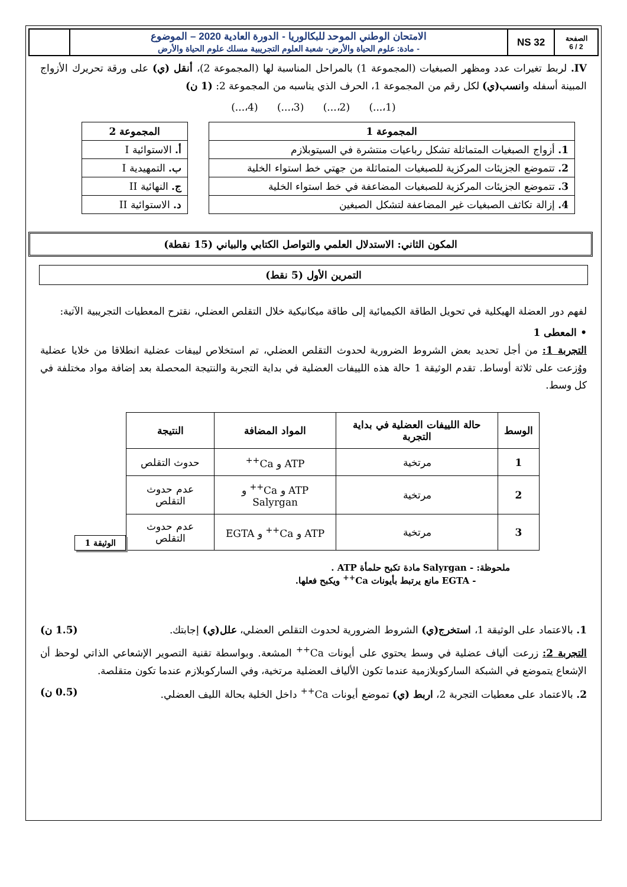| الصفحة 2 / 6 | NS 32 | الامتحان الوطني الموحد للبكالوريا - الدورة العادية 2020 – الموضوع - مادة: علوم الحياة والأرض- شعبة العلوم التجريبية مسلك علوم الحياة والأرض | |
IV. لربط تغيرات عدد ومظهر الصبغيات (المجموعة 1) بالمراحل المناسبة لها (المجموعة 2)، أنقل (ي) على ورقة تحريرك الأزواج المبينة أسفله وانسب(ي) لكل رقم من المجموعة 1، الحرف الذي يناسبه من المجموعة 2: (1 ن)
(1،...) (2،...) (3،...) (4،...)
| المجموعة 1 |
| --- |
| 1. أزواج الصبغيات المتماثلة تشكل رباعيات منتشرة في السيتوبلازم |
| 2. تتموضع الجزيئات المركزية للصبغيات المتماثلة من جهتي خط استواء الخلية |
| 3. تتموضع الجزيئات المركزية للصبغيات المضاعفة في خط استواء الخلية |
| 4. إزالة تكاثف الصبغيات غير المضاعفة لتشكل الصبغين |
| المجموعة 2 |
| --- |
| أ. الاستوائية I |
| ب. التمهيدية I |
| ج. النهائية II |
| د. الاستوائية II |
المكون الثاني: الاستدلال العلمي والتواصل الكتابي والبياني (15 نقطة)
التمرين الأول (5 نقط)
لفهم دور العضلة الهيكلية في تحويل الطاقة الكيميائية إلى طاقة ميكانيكية خلال التقلص العضلي، نقترح المعطيات التجريبية الآتية:
• المعطى 1
التجربة 1: من أجل تحديد بعض الشروط الضرورية لحدوث التقلص العضلي، تم استخلاص لييفات عضلية انطلاقا من خلايا عضلية ووُزعت على ثلاثة أوساط. تقدم الوثيقة 1 حالة هذه اللييفات العضلية في بداية التجربة والنتيجة المحصلة بعد إضافة مواد مختلفة في كل وسط.
| الوسط | حالة اللييفات العضلية في بداية التجربة | المواد المضافة | النتيجة |
| --- | --- | --- | --- |
| 1 | مرتخية | ATP و Ca<sup>++</sup> | حدوث التقلص |
| 2 | مرتخية | ATP و Ca<sup>++</sup> و Salyrgan | عدم حدوث التقلص |
| 3 | مرتخية | ATP و Ca<sup>++</sup> و EGTA | عدم حدوث التقلص |
الوثيقة 1
ملحوظة: - Salyrgan مادة تكبح حلمأة ATP .
- EGTA مانع يرتبط بأيونات Ca<sup>++</sup> ويكبح فعلها.
1. بالاعتماد على الوثيقة 1، استخرج(ي) الشروط الضرورية لحدوث التقلص العضلي، علل(ي) إجابتك. (1.5 ن)
التجربة 2: زرعت ألياف عضلية في وسط يحتوي على أيونات Ca<sup>++</sup> المشعة. وبواسطة تقنية التصوير الإشعاعي الذاتي لوحظ أن الإشعاع يتموضع في الشبكة الساركوبلازمية عندما تكون الألياف العضلية مرتخية، وفي الساركوبلازم عندما تكون متقلصة.
2. بالاعتماد على معطيات التجربة 2، اربط (ي) تموضع أيونات Ca<sup>++</sup> داخل الخلية بحالة الليف العضلي. (0.5 ن)